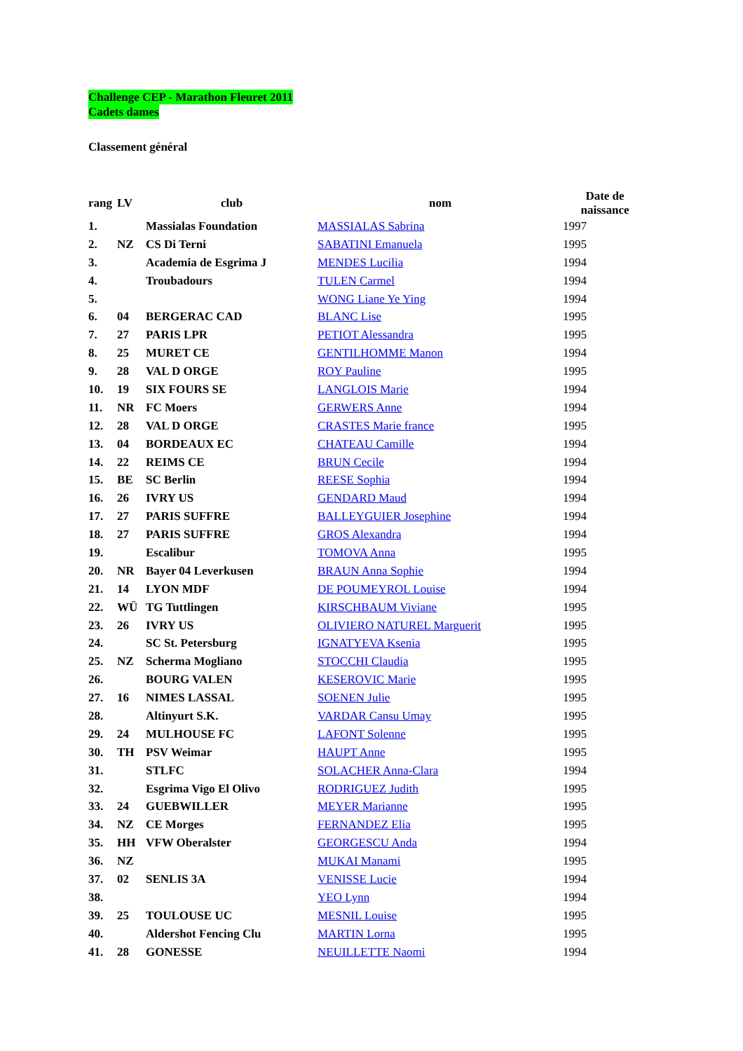Challenge CEP - Marathon Fleuret 2011
Cadets dames
Classement général
| rang | LV | club | nom | Date de naissance |
| --- | --- | --- | --- | --- |
| 1. | | Massialas Foundation | MASSIALAS Sabrina | 1997 |
| 2. | NZ | CS Di Terni | SABATINI Emanuela | 1995 |
| 3. | | Academia de Esgrima J | MENDES Lucilia | 1994 |
| 4. | | Troubadours | TULEN Carmel | 1994 |
| 5. | | | WONG Liane Ye Ying | 1994 |
| 6. | 04 | BERGERAC CAD | BLANC Lise | 1995 |
| 7. | 27 | PARIS LPR | PETIOT Alessandra | 1995 |
| 8. | 25 | MURET CE | GENTILHOMME Manon | 1994 |
| 9. | 28 | VAL D ORGE | ROY Pauline | 1995 |
| 10. | 19 | SIX FOURS SE | LANGLOIS Marie | 1994 |
| 11. | NR | FC Moers | GERWERS Anne | 1994 |
| 12. | 28 | VAL D ORGE | CRASTES Marie france | 1995 |
| 13. | 04 | BORDEAUX EC | CHATEAU Camille | 1994 |
| 14. | 22 | REIMS CE | BRUN Cecile | 1994 |
| 15. | BE | SC Berlin | REESE Sophia | 1994 |
| 16. | 26 | IVRY US | GENDARD Maud | 1994 |
| 17. | 27 | PARIS SUFFRE | BALLEYGUIER Josephine | 1994 |
| 18. | 27 | PARIS SUFFRE | GROS Alexandra | 1994 |
| 19. | | Escalibur | TOMOVA Anna | 1995 |
| 20. | NR | Bayer 04 Leverkusen | BRAUN Anna Sophie | 1994 |
| 21. | 14 | LYON MDF | DE POUMEYROL Louise | 1994 |
| 22. | WÜ | TG Tuttlingen | KIRSCHBAUM Viviane | 1995 |
| 23. | 26 | IVRY US | OLIVIERO NATUREL Marguerit | 1995 |
| 24. | | SC St. Petersburg | IGNATYEVA Ksenia | 1995 |
| 25. | NZ | Scherma Mogliano | STOCCHI Claudia | 1995 |
| 26. | | BOURG VALEN | KESEROVIC Marie | 1995 |
| 27. | 16 | NIMES LASSAL | SOENEN Julie | 1995 |
| 28. | | Altinyurt S.K. | VARDAR Cansu Umay | 1995 |
| 29. | 24 | MULHOUSE FC | LAFONT Solenne | 1995 |
| 30. | TH | PSV Weimar | HAUPT Anne | 1995 |
| 31. | | STLFC | SOLACHER Anna-Clara | 1994 |
| 32. | | Esgrima Vigo El Olivo | RODRIGUEZ Judith | 1995 |
| 33. | 24 | GUEBWILLER | MEYER Marianne | 1995 |
| 34. | NZ | CE Morges | FERNANDEZ Elia | 1995 |
| 35. | HH | VFW Oberalster | GEORGESCU Anda | 1994 |
| 36. | NZ | | MUKAI Manami | 1995 |
| 37. | 02 | SENLIS 3A | VENISSE Lucie | 1994 |
| 38. | | | YEO Lynn | 1994 |
| 39. | 25 | TOULOUSE UC | MESNIL Louise | 1995 |
| 40. | | Aldershot Fencing Clu | MARTIN Lorna | 1995 |
| 41. | 28 | GONESSE | NEUILLETTE Naomi | 1994 |